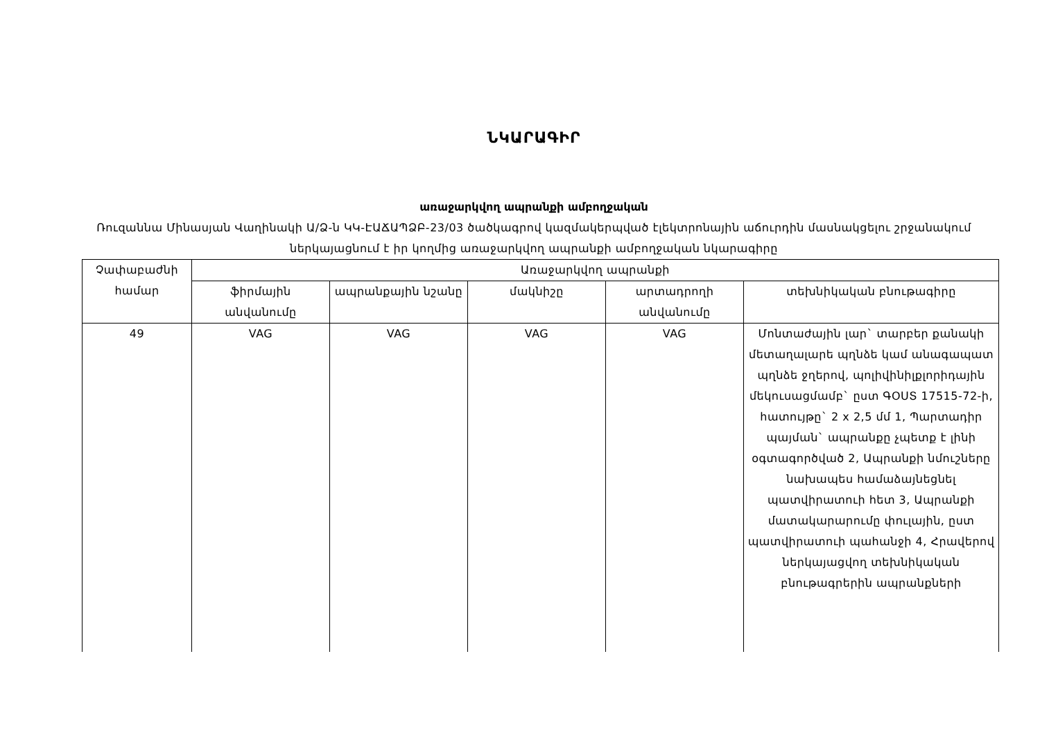ՆԿԱՐԱԳԻՐ
առաջարկվող ապրանքի ամբողջական
Ռուզաննա Մինասյան Վաղինակի Ա/Ձ-ն ԿԿ-ԷԱՃԱՊՁԲ-23/03 ծածկագրով կազմակերպված էլեկտրոնային աճուրդին մասնակցելու շրջանակում ներկայացնում է իր կողմից առաջարկվող ապրանքի ամբողջական նկարագիրը
| Չափաբաժնի համար | Առաջարկվող ապրանքի | | | | |
| --- | --- | --- | --- | --- | --- |
| | ֆիրմային անվանումը | ապրանքային նշանը | մակնիշը | արտադրողի անվանումը | տեխնիկական բնութագիրը |
| 49 | VAG | VAG | VAG | VAG | Մոնտաժային լար` տարբեր քանակի մետաղալարե պղնձե կամ անագապատ պղնձե ջղերով, պոլիվինիլքլորիդային մեկուսացմամբ` ըստ ԳՕՍՏ 17515-72-ի, հատույթը` 2 x 2,5 մմ 1, Պարտադիր պայման` ապրանքը չպետք է լինի օգտագործված 2, Ապրանքի նմուշները նախապես համաձայնեցնել պատվիրատուի հետ 3, Ապրանքի մատակարարումը փուլային, ըստ պատվիրատուի պահանջի 4, Հրավերով ներկայացվող տեխնիկական բնութագրերին ապրանքների |